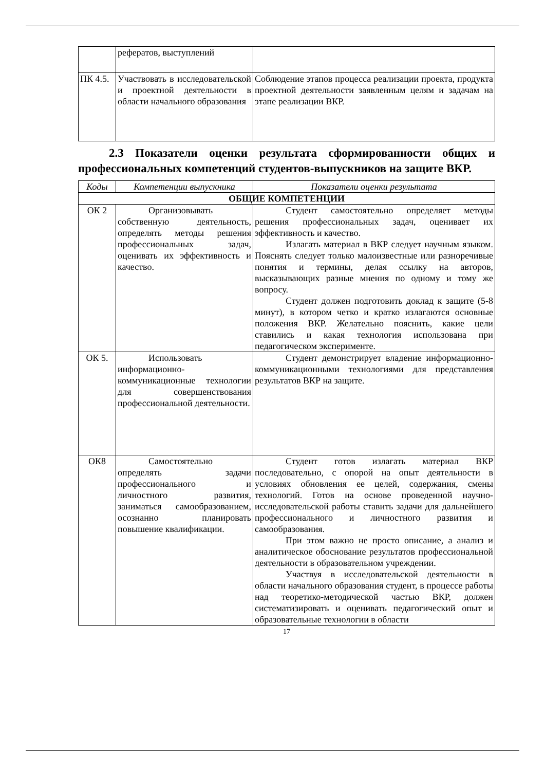| | рефератов, выступлений | |
| ПК 4.5. | Участвовать в исследовательской и проектной деятельности в области начального образования | Соблюдение этапов процесса реализации проекта, продукта проектной деятельности заявленным целям и задачам на этапе реализации ВКР. |
2.3 Показатели оценки результата сформированности общих и профессиональных компетенций студентов-выпускников на защите ВКР.
| Коды | Компетенции выпускника | Показатели оценки результата |
| ОБЩИЕ КОМПЕТЕНЦИИ | | |
| ОК 2 | Организовывать собственную деятельность, определять методы решения профессиональных задач, оценивать их эффективность и качество. | Студент самостоятельно определяет методы решения профессиональных задач, оценивает их эффективность и качество. Излагать материал в ВКР следует научным языком. Пояснять следует только малоизвестные или разноречивые понятия и термины, делая ссылку на авторов, высказывающих разные мнения по одному и тому же вопросу. Студент должен подготовить доклад к защите (5-8 минут), в котором четко и кратко излагаются основные положения ВКР. Желательно пояснить, какие цели ставились и какая технология использована при педагогическом эксперименте. |
| ОК 5. | Использовать информационно-коммуникационные технологии для совершенствования профессиональной деятельности. | Студент демонстрирует владение информационно-коммуникационными технологиями для представления результатов ВКР на защите. |
| ОК8 | Самостоятельно определять задачи профессионального и личностного развития, заниматься самообразованием, осознанно планировать повышение квалификации. | Студент готов излагать материал ВКР последовательно, с опорой на опыт деятельности в условиях обновления ее целей, содержания, смены технологий. Готов на основе проведенной научно-исследовательской работы ставить задачи для дальнейшего профессионального и личностного развития и самообразования. При этом важно не просто описание, а анализ и аналитическое обоснование результатов профессиональной деятельности в образовательном учреждении. Участвуя в исследовательской деятельности в области начального образования студент, в процессе работы над теоретико-методической частью ВКР, должен систематизировать и оценивать педагогический опыт и образовательные технологии в области |
17